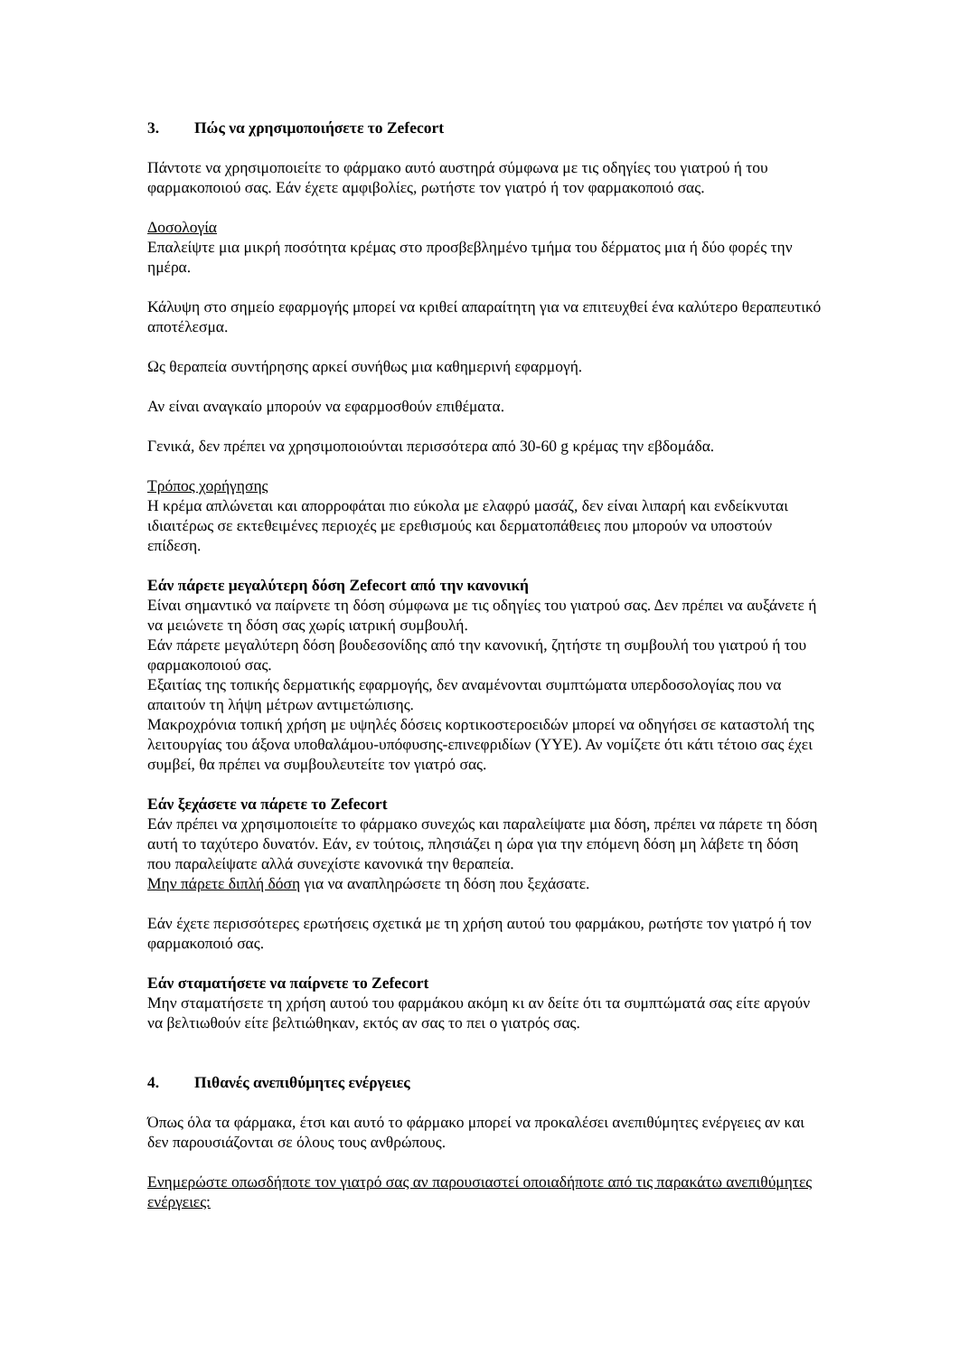3. Πώς να χρησιμοποιήσετε το Zefecort
Πάντοτε να χρησιμοποιείτε το φάρμακο αυτό αυστηρά σύμφωνα με τις οδηγίες του γιατρού ή του φαρμακοποιού σας. Εάν έχετε αμφιβολίες, ρωτήστε τον γιατρό ή τον φαρμακοποιό σας.
Δοσολογία
Επαλείψτε μια μικρή ποσότητα κρέμας στο προσβεβλημένο τμήμα του δέρματος μια ή δύο φορές την ημέρα.
Κάλυψη στο σημείο εφαρμογής μπορεί να κριθεί απαραίτητη για να επιτευχθεί ένα καλύτερο θεραπευτικό αποτέλεσμα.
Ως θεραπεία συντήρησης αρκεί συνήθως μια καθημερινή εφαρμογή.
Αν είναι αναγκαίο μπορούν να εφαρμοσθούν επιθέματα.
Γενικά, δεν πρέπει να χρησιμοποιούνται περισσότερα από 30-60 g κρέμας την εβδομάδα.
Τρόπος χορήγησης
Η κρέμα απλώνεται και απορροφάται πιο εύκολα με ελαφρύ μασάζ, δεν είναι λιπαρή και ενδείκνυται ιδιαιτέρως σε εκτεθειμένες περιοχές με ερεθισμούς και δερματοπάθειες που μπορούν να υποστούν επίδεση.
Εάν πάρετε μεγαλύτερη δόση Zefecort από την κανονική
Είναι σημαντικό να παίρνετε τη δόση σύμφωνα με τις οδηγίες του γιατρού σας. Δεν πρέπει να αυξάνετε ή να μειώνετε τη δόση σας χωρίς ιατρική συμβουλή.
Εάν πάρετε μεγαλύτερη δόση βουδεσονίδης από την κανονική, ζητήστε τη συμβουλή του γιατρού ή του φαρμακοποιού σας.
Εξαιτίας της τοπικής δερματικής εφαρμογής, δεν αναμένονται συμπτώματα υπερδοσολογίας που να απαιτούν τη λήψη μέτρων αντιμετώπισης.
Μακροχρόνια τοπική χρήση με υψηλές δόσεις κορτικοστεροειδών μπορεί να οδηγήσει σε καταστολή της λειτουργίας του άξονα υποθαλάμου-υπόφυσης-επινεφριδίων (ΥΥΕ). Αν νομίζετε ότι κάτι τέτοιο σας έχει συμβεί, θα πρέπει να συμβουλευτείτε τον γιατρό σας.
Εάν ξεχάσετε να πάρετε το Zefecort
Εάν πρέπει να χρησιμοποιείτε το φάρμακο συνεχώς και παραλείψατε μια δόση, πρέπει να πάρετε τη δόση αυτή το ταχύτερο δυνατόν. Εάν, εν τούτοις, πλησιάζει η ώρα για την επόμενη δόση μη λάβετε τη δόση που παραλείψατε αλλά συνεχίστε κανονικά την θεραπεία.
Μην πάρετε διπλή δόση για να αναπληρώσετε τη δόση που ξεχάσατε.
Εάν έχετε περισσότερες ερωτήσεις σχετικά με τη χρήση αυτού του φαρμάκου, ρωτήστε τον γιατρό ή τον φαρμακοποιό σας.
Εάν σταματήσετε να παίρνετε το Zefecort
Μην σταματήσετε τη χρήση αυτού του φαρμάκου ακόμη κι αν δείτε ότι τα συμπτώματά σας είτε αργούν να βελτιωθούν είτε βελτιώθηκαν, εκτός αν σας το πει ο γιατρός σας.
4. Πιθανές ανεπιθύμητες ενέργειες
Όπως όλα τα φάρμακα, έτσι και αυτό το φάρμακο μπορεί να προκαλέσει ανεπιθύμητες ενέργειες αν και δεν παρουσιάζονται σε όλους τους ανθρώπους.
Ενημερώστε οπωσδήποτε τον γιατρό σας αν παρουσιαστεί οποιαδήποτε από τις παρακάτω ανεπιθύμητες ενέργειες: